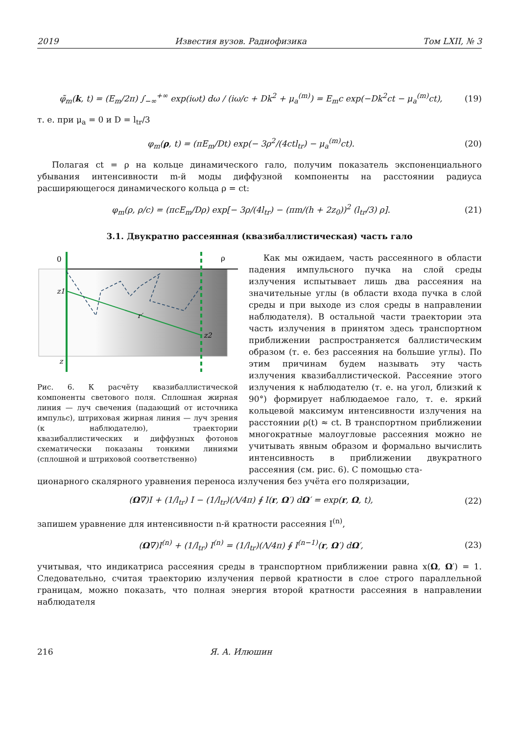2019 Известия вузов. Радиофизика Том LXII, № 3
φ̃<sub>m</sub>(k, t) = (E<sub>m</sub>/2π) ∫<sub>−∞</sub><sup>+∞</sup> exp(iωt) dω / (iω/c + Dk<sup>2</sup> + μ<sub>a</sub><sup>(m)</sup>) = E<sub>m</sub>c exp(−Dk<sup>2</sup>ct − μ<sub>a</sub><sup>(m)</sup>ct), (19)
т. е. при μ<sub>a</sub> = 0 и D = l<sub>tr</sub>/3
φ<sub>m</sub>(ρ, t) = (πE<sub>m</sub>/Dt) exp(− 3ρ<sup>2</sup>/(4ctl<sub>tr</sub>) − μ<sub>a</sub><sup>(m)</sup>ct). (20)
Полагая ct = ρ на кольце динамического гало, получим показатель экспоненциального убывания интенсивности m-й моды диффузной компоненты на расстоянии радиуса расширяющегося динамического кольца ρ = ct:
φ<sub>m</sub>(ρ, ρ/c) = (πcE<sub>m</sub>/Dρ) exp[− 3ρ/(4l<sub>tr</sub>) − (πm/(h + 2z<sub>0</sub>))<sup>2</sup> (l<sub>tr</sub>/3) ρ]. (21)
3.1. Двукратно рассеянная (квазибаллистическая) часть гало
0
ρ
z1
z2
r′
z
Рис. 6. К расчёту квазибаллистической компоненты светового поля. Сплошная жирная линия — луч свечения (падающий от источника импульс), штриховая жирная линия — луч зрения (к наблюдателю), траектории квазибаллистических и диффузных фотонов схематически показаны тонкими линиями (сплошной и штриховой соответственно)
Как мы ожидаем, часть рассеянного в области падения импульсного пучка на слой среды излучения испытывает лишь два рассеяния на значительные углы (в области входа пучка в слой среды и при выходе из слоя среды в направлении наблюдателя). В остальной части траектории эта часть излучения в принятом здесь транспортном приближении распространяется баллистическим образом (т. е. без рассеяния на большие углы). По этим причинам будем называть эту часть излучения квазибаллистической. Рассеяние этого излучения к наблюдателю (т. е. на угол, близкий к 90°) формирует наблюдаемое гало, т. е. яркий кольцевой максимум интенсивности излучения на расстоянии ρ(t) ≈ ct. В транспортном приближении многократные малоугловые рассеяния можно не учитывать явным образом и формально вычислить интенсивность в приближении двукратного рассеяния (см. рис. 6). С помощью ста-
ционарного скалярного уравнения переноса излучения без учёта его поляризации,
(Ω∇)I + (1/l<sub>tr</sub>) I − (1/l<sub>tr</sub>)(Λ/4π) ∮ I(r, Ω′) dΩ′ = exp(r, Ω, t), (22)
запишем уравнение для интенсивности n-й кратности рассеяния I<sup>(n)</sup>,
(Ω∇)I<sup>(n)</sup> + (1/l<sub>tr</sub>) I<sup>(n)</sup> = (1/l<sub>tr</sub>)(Λ/4π) ∮ I<sup>(n−1)</sup>(r, Ω′) dΩ′, (23)
учитывая, что индикатриса рассеяния среды в транспортном приближении равна x(Ω, Ω′) = 1. Следовательно, считая траекторию излучения первой кратности в слое строго параллельной границам, можно показать, что полная энергия второй кратности рассеяния в направлении наблюдателя
216 Я. А. Илюшин